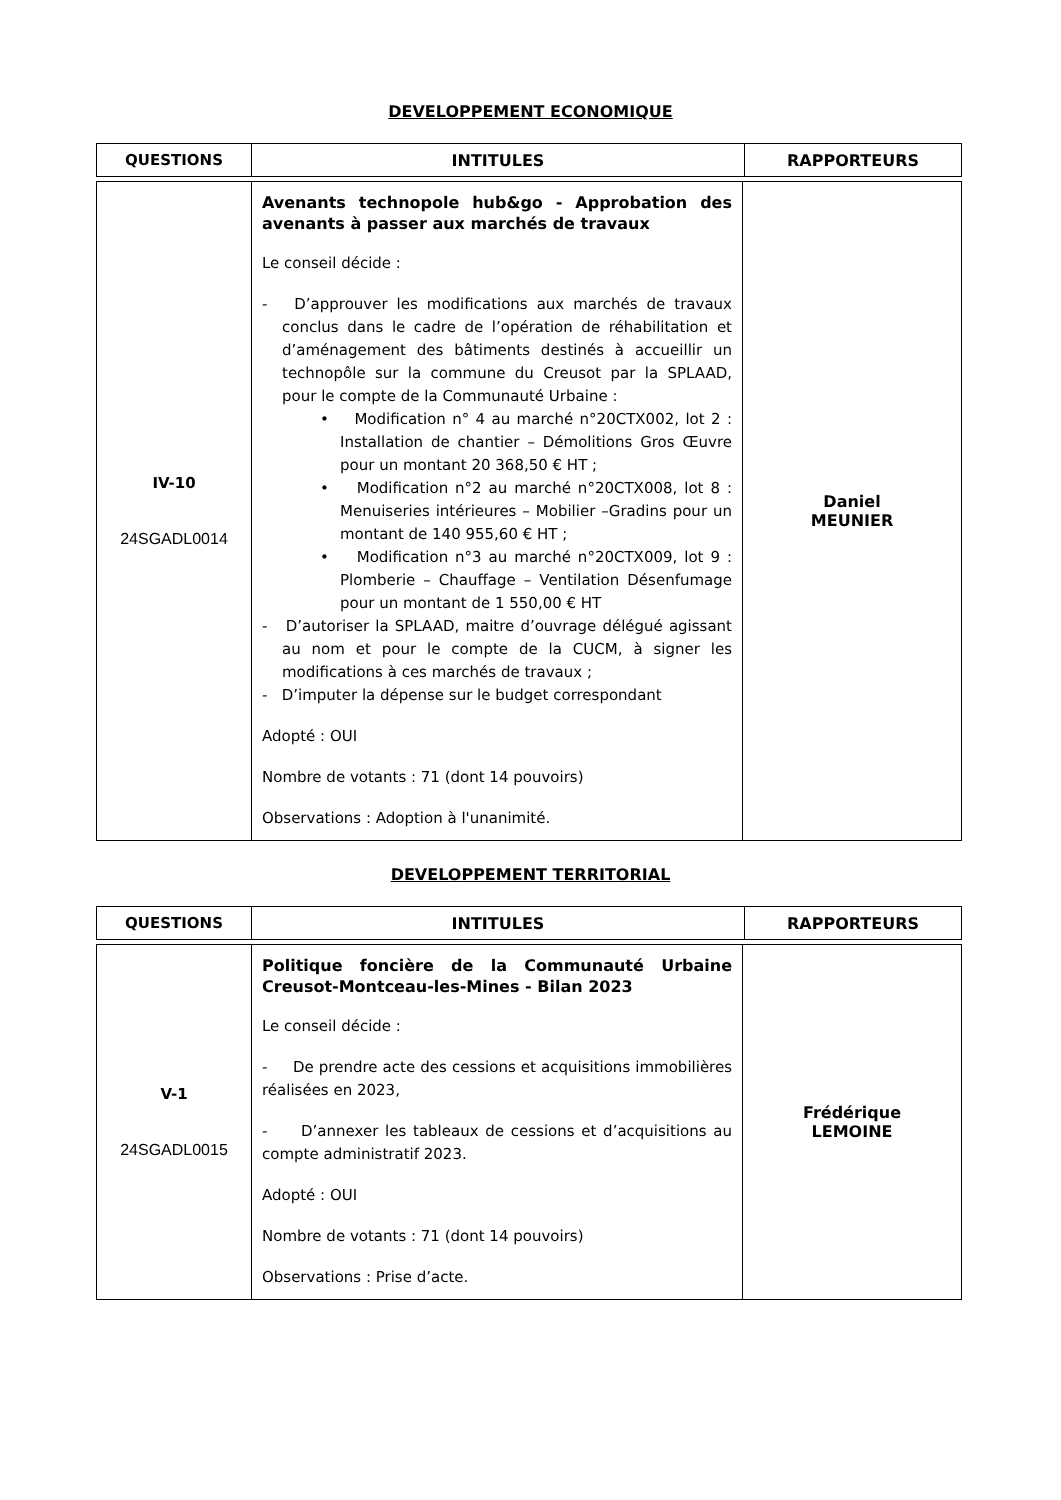DEVELOPPEMENT ECONOMIQUE
| QUESTIONS | INTITULES | RAPPORTEURS |
| --- | --- | --- |
| IV-10 24SGADL0014 | Avenants technopole hub&go - Approbation des avenants à passer aux marchés de travaux Le conseil décide : - D’approuver les modifications aux marchés de travaux conclus dans le cadre de l’opération de réhabilitation et d’aménagement des bâtiments destinés à accueillir un technopôle sur la commune du Creusot par la SPLAAD, pour le compte de la Communauté Urbaine : • Modification n° 4 au marché n°20CTX002, lot 2 : Installation de chantier – Démolitions Gros Œuvre pour un montant 20 368,50 € HT ; • Modification n°2 au marché n°20CTX008, lot 8 : Menuiseries intérieures – Mobilier –Gradins pour un montant de 140 955,60 € HT ; • Modification n°3 au marché n°20CTX009, lot 9 : Plomberie – Chauffage – Ventilation Désenfumage pour un montant de 1 550,00 € HT - D’autoriser la SPLAAD, maitre d’ouvrage délégué agissant au nom et pour le compte de la CUCM, à signer les modifications à ces marchés de travaux ; - D’imputer la dépense sur le budget correspondant Adopté : OUI Nombre de votants : 71 (dont 14 pouvoirs) Observations : Adoption à l'unanimité. | Daniel MEUNIER |
DEVELOPPEMENT TERRITORIAL
| QUESTIONS | INTITULES | RAPPORTEURS |
| --- | --- | --- |
| V-1 24SGADL0015 | Politique foncière de la Communauté Urbaine Creusot-Montceau-les-Mines - Bilan 2023 Le conseil décide : - De prendre acte des cessions et acquisitions immobilières réalisées en 2023, - D’annexer les tableaux de cessions et d’acquisitions au compte administratif 2023. Adopté : OUI Nombre de votants : 71 (dont 14 pouvoirs) Observations : Prise d’acte. | Frédérique LEMOINE |